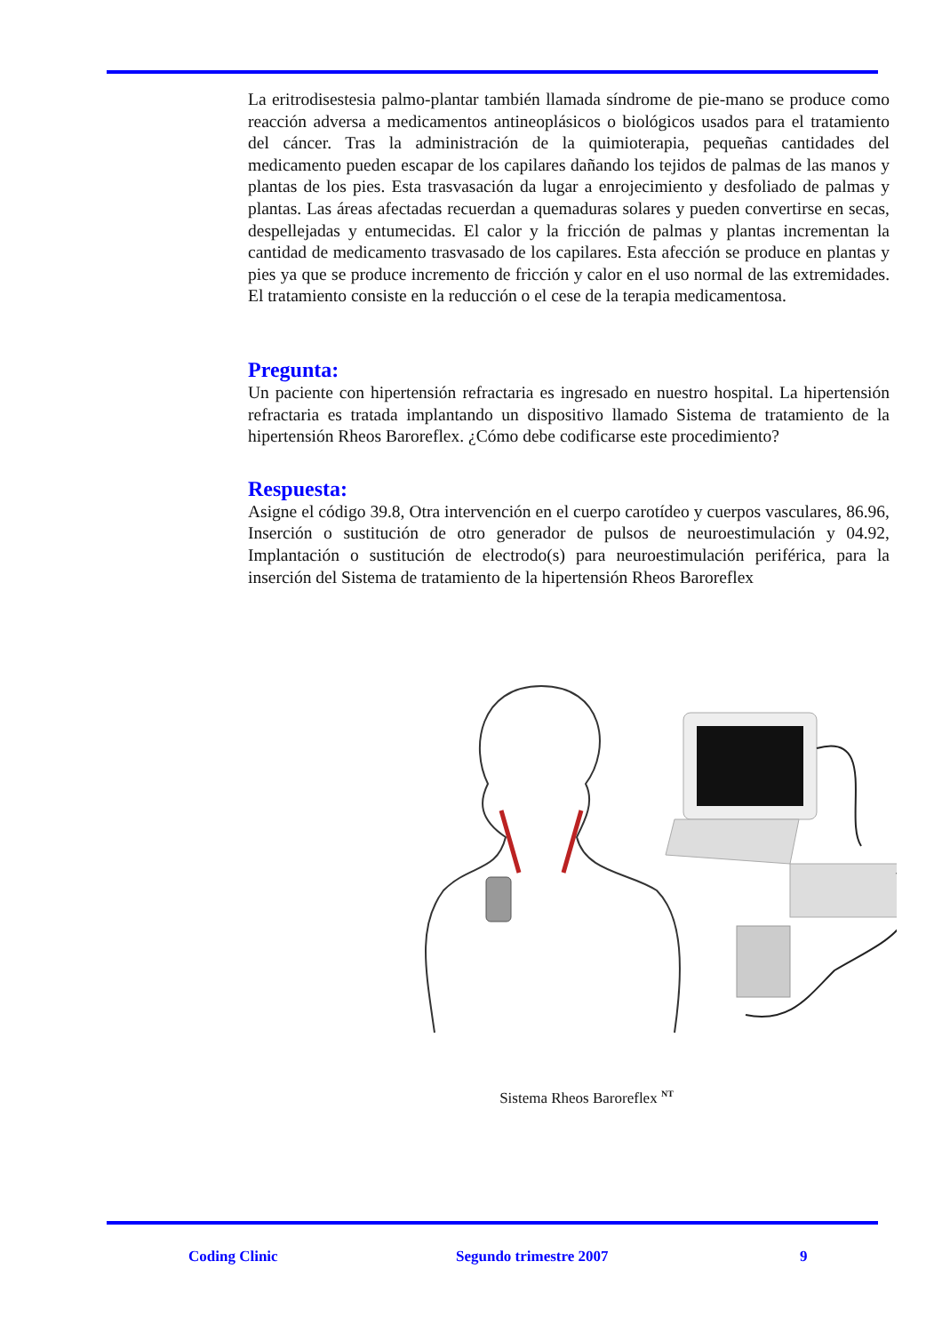La eritrodisestesia palmo-plantar también llamada síndrome de pie-mano se produce como reacción adversa a medicamentos antineoplásicos o biológicos usados para el tratamiento del cáncer. Tras la administración de la quimioterapia, pequeñas cantidades del medicamento pueden escapar de los capilares dañando los tejidos de palmas de las manos y plantas de los pies. Esta trasvasación da lugar a enrojecimiento y desfoliado de palmas y plantas. Las áreas afectadas recuerdan a quemaduras solares y pueden convertirse en secas, despellejadas y entumecidas. El calor y la fricción de palmas y plantas incrementan la cantidad de medicamento trasvasado de los capilares. Esta afección se produce en plantas y pies ya que se produce incremento de fricción y calor en el uso normal de las extremidades. El tratamiento consiste en la reducción o el cese de la terapia medicamentosa.
Pregunta:
Un paciente con hipertensión refractaria es ingresado en nuestro hospital. La hipertensión refractaria es tratada implantando un dispositivo llamado Sistema de tratamiento de la hipertensión Rheos Baroreflex. ¿Cómo debe codificarse este procedimiento?
Respuesta:
Asigne el código 39.8, Otra intervención en el cuerpo carotídeo y cuerpos vasculares, 86.96, Inserción o sustitución de otro generador de pulsos de neuroestimulación y 04.92, Implantación o sustitución de electrodo(s) para neuroestimulación periférica, para la inserción del Sistema de tratamiento de la hipertensión Rheos Baroreflex
Sistema Rheos Baroreflex <sup>NT</sup>
Coding Clinic Segundo trimestre 2007 9